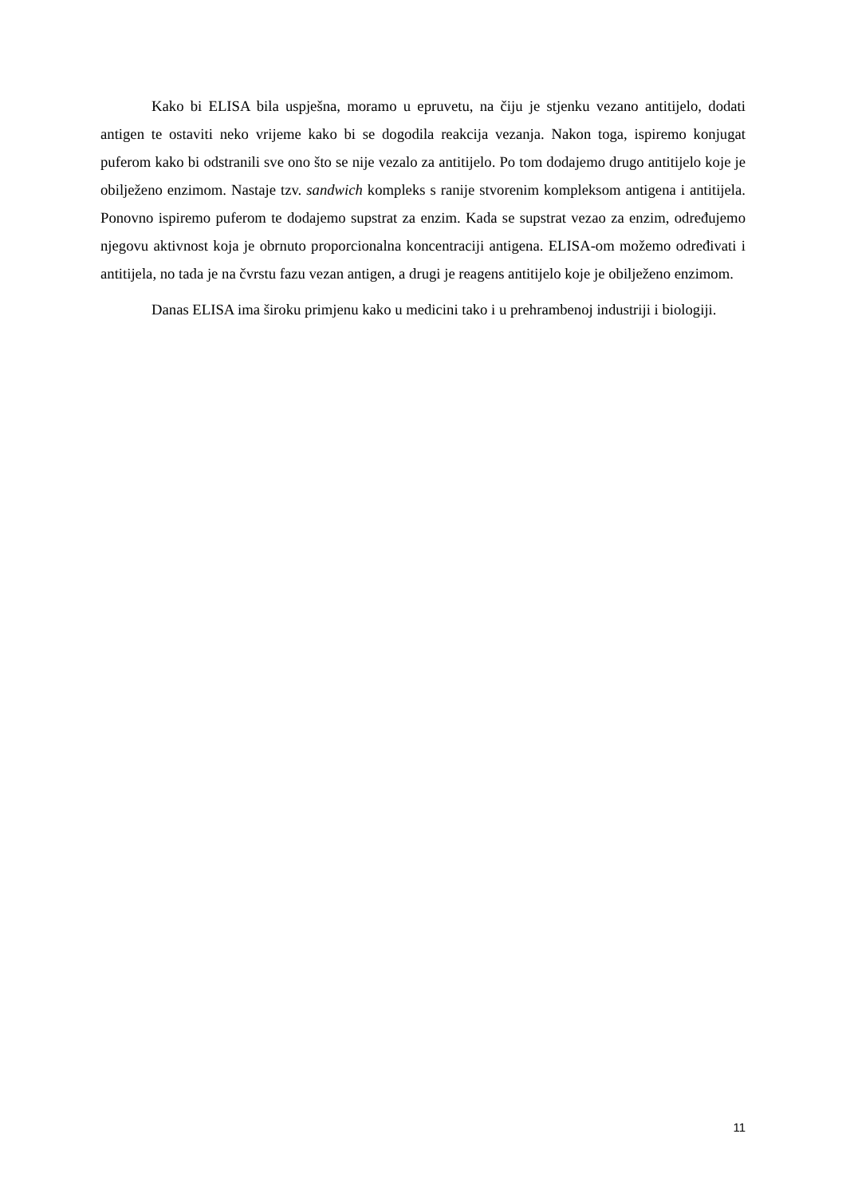Kako bi ELISA bila uspješna, moramo u epruvetu, na čiju je stjenku vezano antitijelo, dodati antigen te ostaviti neko vrijeme kako bi se dogodila reakcija vezanja. Nakon toga, ispiremo konjugat puferom kako bi odstranili sve ono što se nije vezalo za antitijelo. Po tom dodajemo drugo antitijelo koje je obilježeno enzimom. Nastaje tzv. sandwich kompleks s ranije stvorenim kompleksom antigena i antitijela. Ponovno ispiremo puferom te dodajemo supstrat za enzim. Kada se supstrat vezao za enzim, određujemo njegovu aktivnost koja je obrnuto proporcionalna koncentraciji antigena. ELISA-om možemo određivati i antitijela, no tada je na čvrstu fazu vezan antigen, a drugi je reagens antitijelo koje je obilježeno enzimom.
Danas ELISA ima široku primjenu kako u medicini tako i u prehrambenoj industriji i biologiji.
11